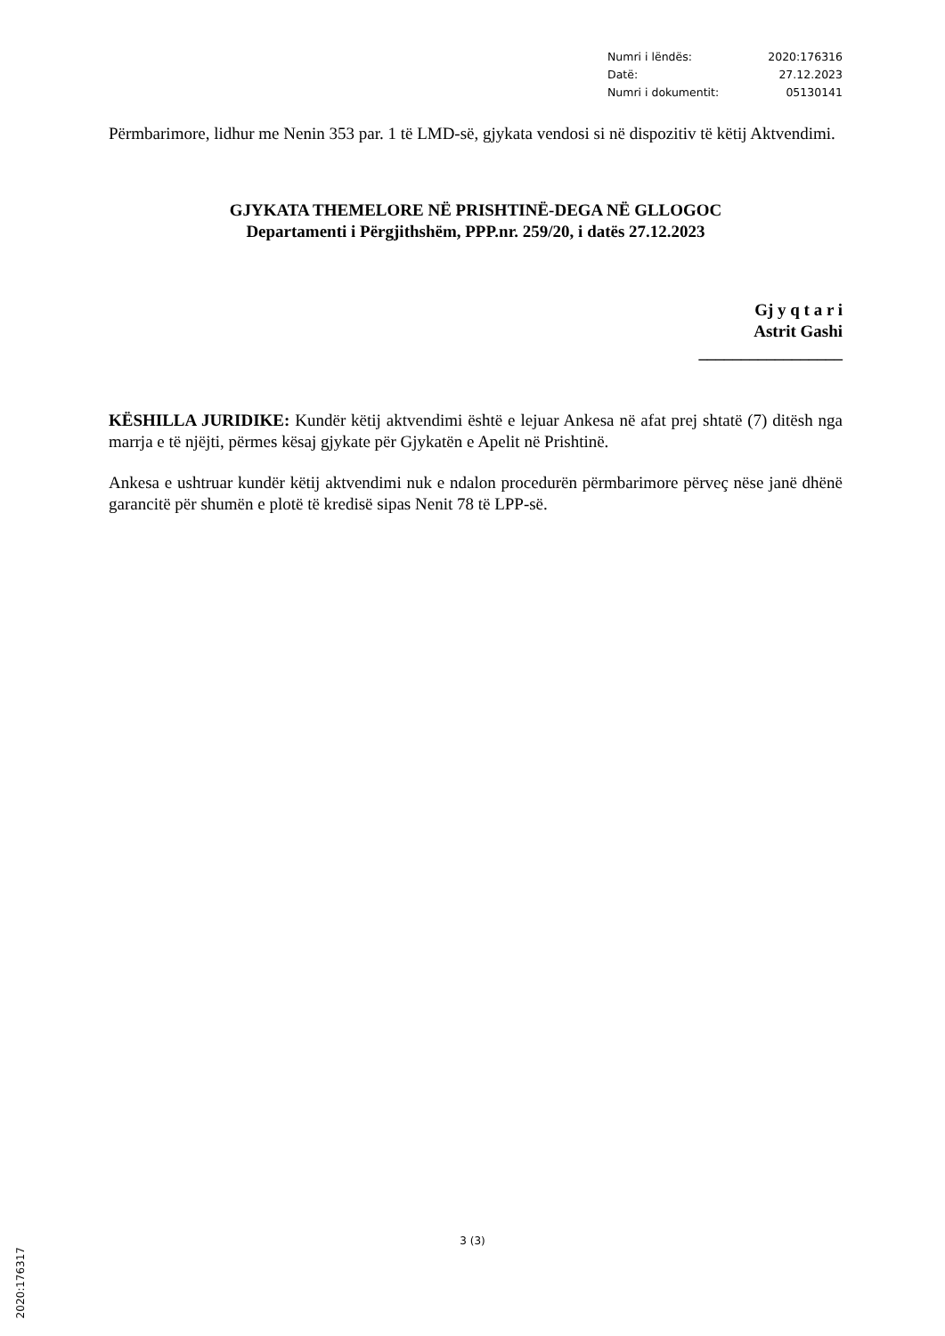Numri i lëndës: 2020:176316
Datë: 27.12.2023
Numri i dokumentit: 05130141
Përmbarimore, lidhur me Nenin 353 par. 1 të LMD-së, gjykata vendosi si në dispozitiv të këtij Aktvendimi.
GJYKATA THEMELORE NË PRISHTINË-DEGA NË GLLOGOC
Departamenti i Përgjithshëm, PPP.nr. 259/20, i datës 27.12.2023
Gj y q t a r i
Astrit Gashi
_________________
KËSHILLA JURIDIKE: Kundër këtij aktvendimi është e lejuar Ankesa në afat prej shtatë (7) ditësh nga marrja e të njëjti, përmes kësaj gjykate për Gjykatën e Apelit në Prishtinë.
Ankesa e ushtruar kundër këtij aktvendimi nuk e ndalon procedurën përmbarimore përveç nëse janë dhënë garancitë për shumën e plotë të kredisë sipas Nenit 78 të LPP-së.
2020:176317
3 (3)